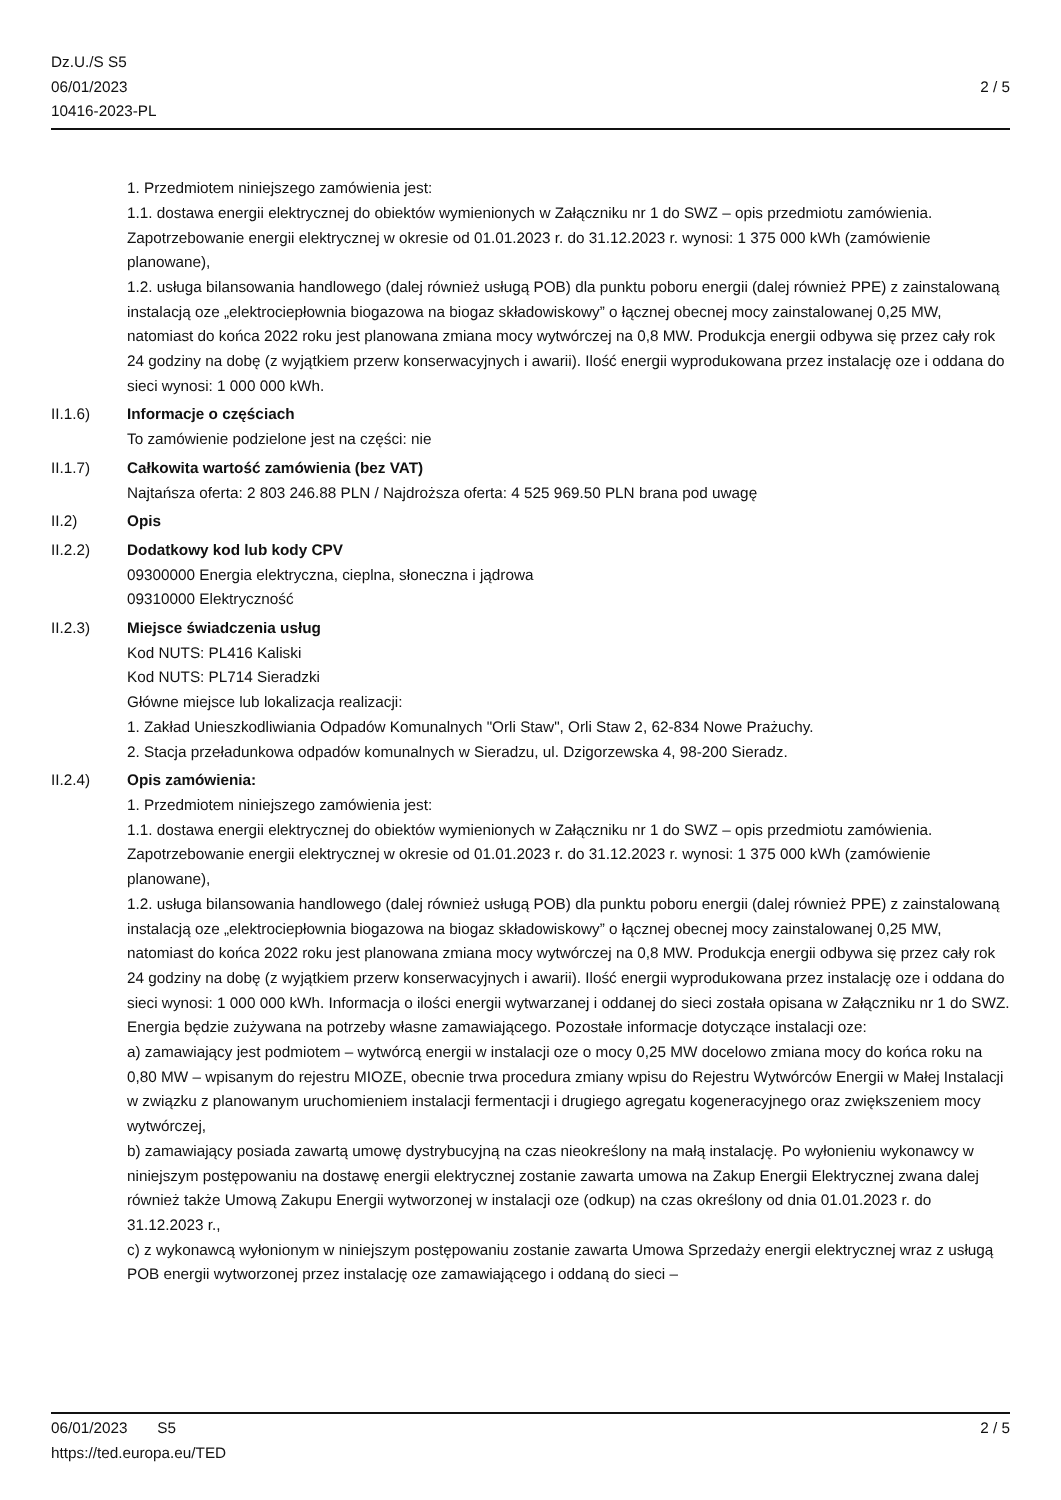Dz.U./S S5
06/01/2023
10416-2023-PL
2 / 5
1. Przedmiotem niniejszego zamówienia jest:
1.1. dostawa energii elektrycznej do obiektów wymienionych w Załączniku nr 1 do SWZ – opis przedmiotu zamówienia. Zapotrzebowanie energii elektrycznej w okresie od 01.01.2023 r. do 31.12.2023 r. wynosi: 1 375 000 kWh (zamówienie planowane),
1.2. usługa bilansowania handlowego (dalej również usługą POB) dla punktu poboru energii (dalej również PPE) z zainstalowaną instalacją oze „elektrociepłownia biogazowa na biogaz składowiskowy” o łącznej obecnej mocy zainstalowanej 0,25 MW, natomiast do końca 2022 roku jest planowana zmiana mocy wytwórczej na 0,8 MW. Produkcja energii odbywa się przez cały rok 24 godziny na dobę (z wyjątkiem przerw konserwacyjnych i awarii). Ilość energii wyprodukowana przez instalację oze i oddana do sieci wynosi: 1 000 000 kWh.
II.1.6) Informacje o częściach
To zamówienie podzielone jest na części: nie
II.1.7) Całkowita wartość zamówienia (bez VAT)
Najtańsza oferta: 2 803 246.88 PLN / Najdroższa oferta: 4 525 969.50 PLN brana pod uwagę
II.2) Opis
II.2.2) Dodatkowy kod lub kody CPV
09300000 Energia elektryczna, cieplna, słoneczna i jądrowa
09310000 Elektryczność
II.2.3) Miejsce świadczenia usług
Kod NUTS: PL416 Kaliski
Kod NUTS: PL714 Sieradzki
Główne miejsce lub lokalizacja realizacji:
1. Zakład Unieszkodliwiania Odpadów Komunalnych "Orli Staw", Orli Staw 2, 62-834 Nowe Prażuchy.
2. Stacja przeładunkowa odpadów komunalnych w Sieradzu, ul. Dzigorzewska 4, 98-200 Sieradz.
II.2.4) Opis zamówienia:
1. Przedmiotem niniejszego zamówienia jest:
1.1. dostawa energii elektrycznej do obiektów wymienionych w Załączniku nr 1 do SWZ – opis przedmiotu zamówienia. Zapotrzebowanie energii elektrycznej w okresie od 01.01.2023 r. do 31.12.2023 r. wynosi: 1 375 000 kWh (zamówienie planowane),
1.2. usługa bilansowania handlowego (dalej również usługą POB) dla punktu poboru energii (dalej również PPE) z zainstalowaną instalacją oze „elektrociepłownia biogazowa na biogaz składowiskowy” o łącznej obecnej mocy zainstalowanej 0,25 MW, natomiast do końca 2022 roku jest planowana zmiana mocy wytwórczej na 0,8 MW. Produkcja energii odbywa się przez cały rok 24 godziny na dobę (z wyjątkiem przerw konserwacyjnych i awarii). Ilość energii wyprodukowana przez instalację oze i oddana do sieci wynosi: 1 000 000 kWh. Informacja o ilości energii wytwarzanej i oddanej do sieci została opisana w Załączniku nr 1 do SWZ. Energia będzie zużywana na potrzeby własne zamawiającego. Pozostałe informacje dotyczące instalacji oze:
a) zamawiający jest podmiotem – wytwórcą energii w instalacji oze o mocy 0,25 MW docelowo zmiana mocy do końca roku na 0,80 MW – wpisanym do rejestru MIOZE, obecnie trwa procedura zmiany wpisu do Rejestru Wytwórców Energii w Małej Instalacji w związku z planowanym uruchomieniem instalacji fermentacji i drugiego agregatu kogeneracyjnego oraz zwiększeniem mocy wytwórczej,
b) zamawiający posiada zawartą umowę dystrybucyjną na czas nieokreślony na małą instalację. Po wyłonieniu wykonawcy w niniejszym postępowaniu na dostawę energii elektrycznej zostanie zawarta umowa na Zakup Energii Elektrycznej zwana dalej również także Umową Zakupu Energii wytworzonej w instalacji oze (odkup) na czas określony od dnia 01.01.2023 r. do 31.12.2023 r.,
c) z wykonawcą wyłonionym w niniejszym postępowaniu zostanie zawarta Umowa Sprzedaży energii elektrycznej wraz z usługą POB energii wytworzonej przez instalację oze zamawiającego i oddaną do sieci –
06/01/2023 S5 2 / 5
https://ted.europa.eu/TED